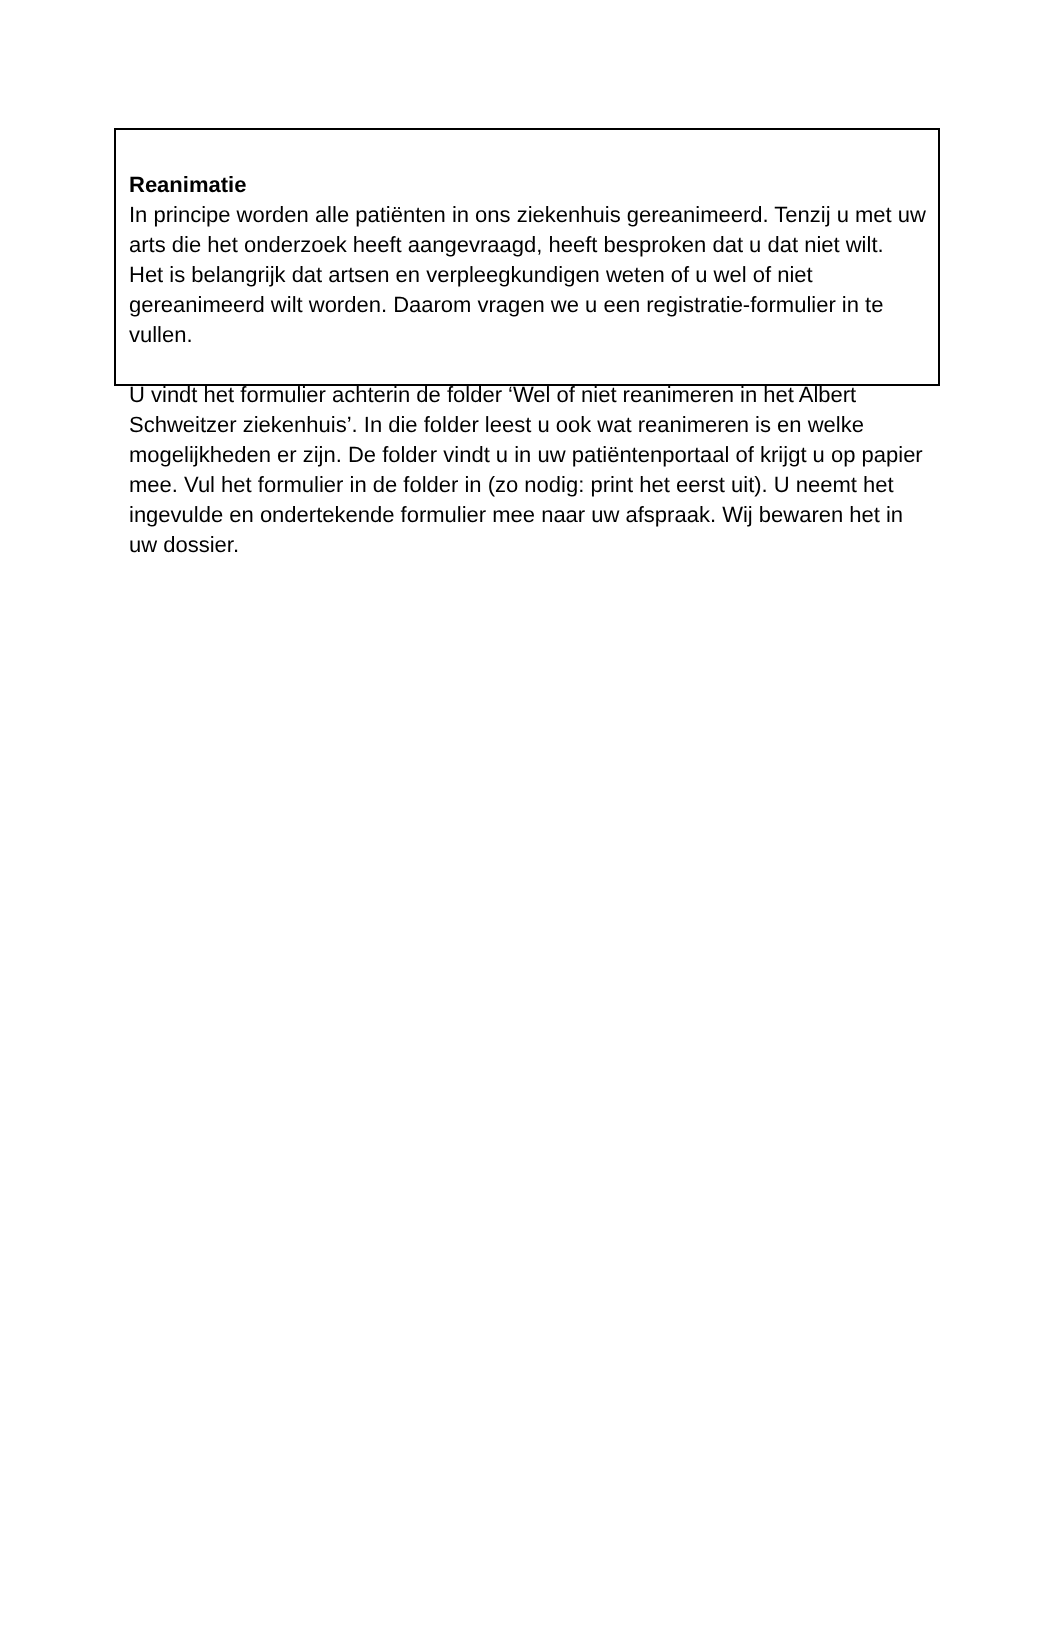Reanimatie
In principe worden alle patiënten in ons ziekenhuis gereanimeerd. Tenzij u met uw arts die het onderzoek heeft aangevraagd, heeft besproken dat u dat niet wilt.
Het is belangrijk dat artsen en verpleegkundigen weten of u wel of niet gereanimeerd wilt worden. Daarom vragen we u een registratie-formulier in te vullen.
U vindt het formulier achterin de folder ‘Wel of niet reanimeren in het Albert Schweitzer ziekenhuis’. In die folder leest u ook wat reanimeren is en welke mogelijkheden er zijn. De folder vindt u in uw patiëntenportaal of krijgt u op papier mee. Vul het formulier in de folder in (zo nodig: print het eerst uit). U neemt het ingevulde en ondertekende formulier mee naar uw afspraak. Wij bewaren het in uw dossier.